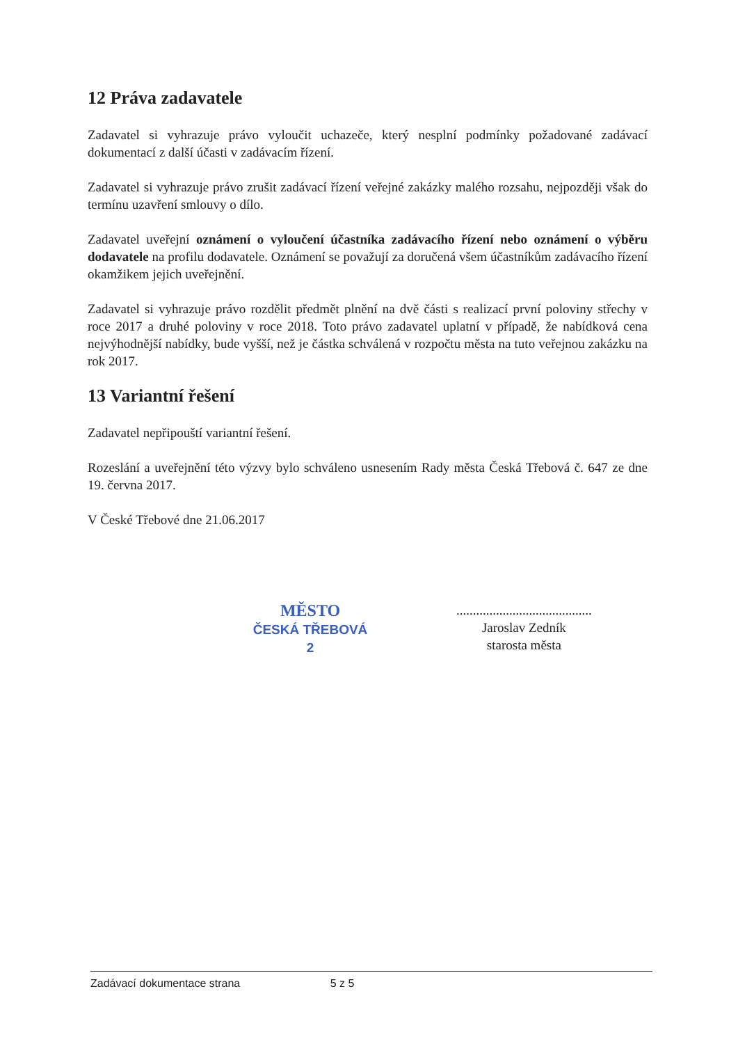12 Práva zadavatele
Zadavatel si vyhrazuje právo vyloučit uchazeče, který nesplní podmínky požadované zadávací dokumentací z další účasti v zadávacím řízení.
Zadavatel si vyhrazuje právo zrušit zadávací řízení veřejné zakázky malého rozsahu, nejpozději však do termínu uzavření smlouvy o dílo.
Zadavatel uveřejní oznámení o vyloučení účastníka zadávacího řízení nebo oznámení o výběru dodavatele na profilu dodavatele. Oznámení se považují za doručená všem účastníkům zadávacího řízení okamžikem jejich uveřejnění.
Zadavatel si vyhrazuje právo rozdělit předmět plnění na dvě části s realizací první poloviny střechy v roce 2017 a druhé poloviny v roce 2018. Toto právo zadavatel uplatní v případě, že nabídková cena nejvýhodnější nabídky, bude vyšší, než je částka schválená v rozpočtu města na tuto veřejnou zakázku na rok 2017.
13 Variantní řešení
Zadavatel nepřipouští variantní řešení.
Rozeslání a uveřejnění této výzvy bylo schváleno usnesením Rady města Česká Třebová č. 647 ze dne 19. června 2017.
V České Třebové dne 21.06.2017
MĚSTO
ČESKÁ TŘEBOVÁ
2
.........................................
Jaroslav Zedník
starosta města
Zadávací dokumentace strana 5 z 5